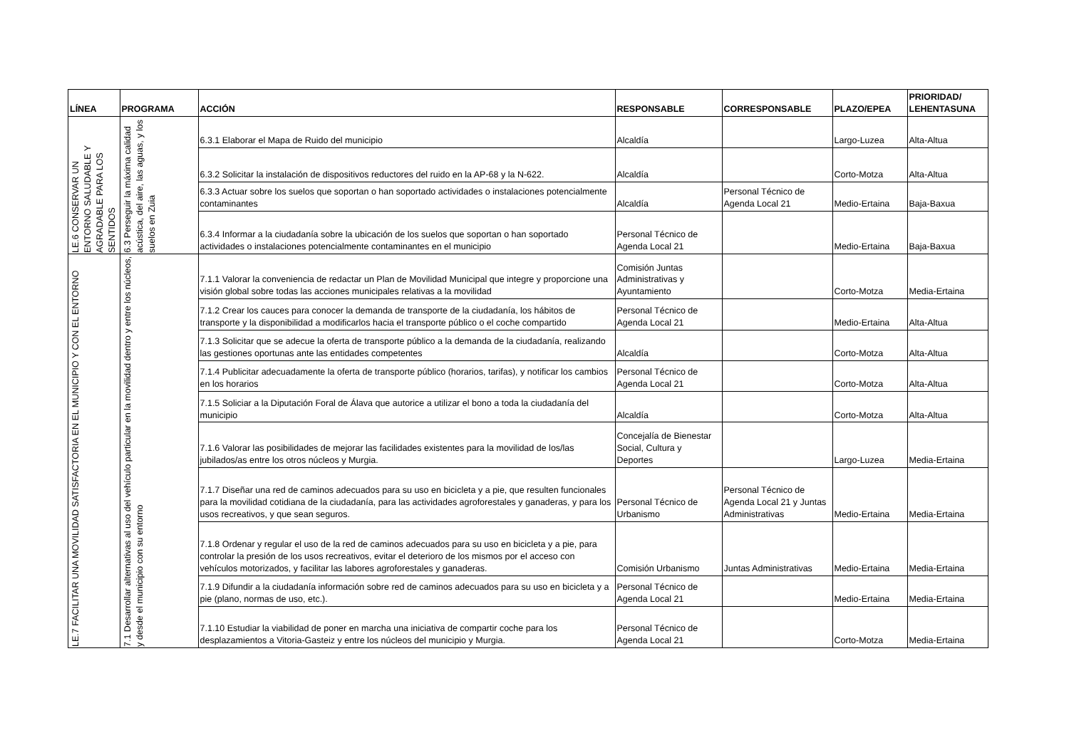| LÍNEA | PROGRAMA | ACCIÓN | RESPONSABLE | CORRESPONSABLE | PLAZO/EPEA | PRIORIDAD/ LEHENTASUNA |
| --- | --- | --- | --- | --- | --- | --- |
| LE.6 CONSERVAR UN ENTORNO SALUDABLE Y AGRADABLE PARA LOS SENTIDOS | 6.3 Perseguir la máxima calidad acústica, del aire, las aguas, y los suelos en Zuia | 6.3.1 Elaborar el Mapa de Ruido del municipio | Alcaldía | | Largo-Luzea | Alta-Altua |
| | | 6.3.2 Solicitar la instalación de dispositivos reductores del ruido en la AP-68 y la N-622. | Alcaldía | | Corto-Motza | Alta-Altua |
| | | 6.3.3 Actuar sobre los suelos que soportan o han soportado actividades o instalaciones potencialmente contaminantes | Alcaldía | Personal Técnico de Agenda Local 21 | Medio-Ertaina | Baja-Baxua |
| | | 6.3.4 Informar a la ciudadanía sobre la ubicación de los suelos que soportan o han soportado actividades o instalaciones potencialmente contaminantes en el municipio | Personal Técnico de Agenda Local 21 | | Medio-Ertaina | Baja-Baxua |
| LE.7 FACILITAR UNA MOVILIDAD SATISFACTORIA EN EL MUNICIPIO Y CON EL ENTORNO | 7.1 Desarrollar alternativas al uso del vehículo particular en la movilidad dentro y entre los núcleos, y desde el municipio con su entorno | 7.1.1 Valorar la conveniencia de redactar un Plan de Movilidad Municipal que integre y proporcione una visión global sobre todas las acciones municipales relativas a la movilidad | Comisión Juntas Administrativas y Ayuntamiento | | Corto-Motza | Media-Ertaina |
| | | 7.1.2 Crear los cauces para conocer la demanda de transporte de la ciudadanía, los hábitos de transporte y la disponibilidad a modificarlos hacia el transporte público o el coche compartido | Personal Técnico de Agenda Local 21 | | Medio-Ertaina | Alta-Altua |
| | | 7.1.3 Solicitar que se adecue la oferta de transporte público a la demanda de la ciudadanía, realizando las gestiones oportunas ante las entidades competentes | Alcaldía | | Corto-Motza | Alta-Altua |
| | | 7.1.4 Publicitar adecuadamente la oferta de transporte público (horarios, tarifas), y notificar los cambios en los horarios | Personal Técnico de Agenda Local 21 | | Corto-Motza | Alta-Altua |
| | | 7.1.5 Soliciar a la Diputación Foral de Álava que autorice a utilizar el bono a toda la ciudadanía del municipio | Alcaldía | | Corto-Motza | Alta-Altua |
| | | 7.1.6 Valorar las posibilidades de mejorar las facilidades existentes para la movilidad de los/las jubilados/as entre los otros núcleos y Murgia. | Concejalía de Bienestar Social, Cultura y Deportes | | Largo-Luzea | Media-Ertaina |
| | | 7.1.7 Diseñar una red de caminos adecuados para su uso en bicicleta y a pie, que resulten funcionales para la movilidad cotidiana de la ciudadanía, para las actividades agroforestales y ganaderas, y para los usos recreativos, y que sean seguros. | Personal Técnico de Urbanismo | Personal Técnico de Agenda Local 21 y Juntas Administrativas | Medio-Ertaina | Media-Ertaina |
| | | 7.1.8 Ordenar y regular el uso de la red de caminos adecuados para su uso en bicicleta y a pie, para controlar la presión de los usos recreativos, evitar el deterioro de los mismos por el acceso con vehículos motorizados, y facilitar las labores agroforestales y ganaderas. | Comisión Urbanismo | Juntas Administrativas | Medio-Ertaina | Media-Ertaina |
| | | 7.1.9 Difundir a la ciudadanía información sobre red de caminos adecuados para su uso en bicicleta y a pie (plano, normas de uso, etc.). | Personal Técnico de Agenda Local 21 | | Medio-Ertaina | Media-Ertaina |
| | | 7.1.10 Estudiar la viabilidad de poner en marcha una iniciativa de compartir coche para los desplazamientos a Vitoria-Gasteiz y entre los núcleos del municipio y Murgia. | Personal Técnico de Agenda Local 21 | | Corto-Motza | Media-Ertaina |